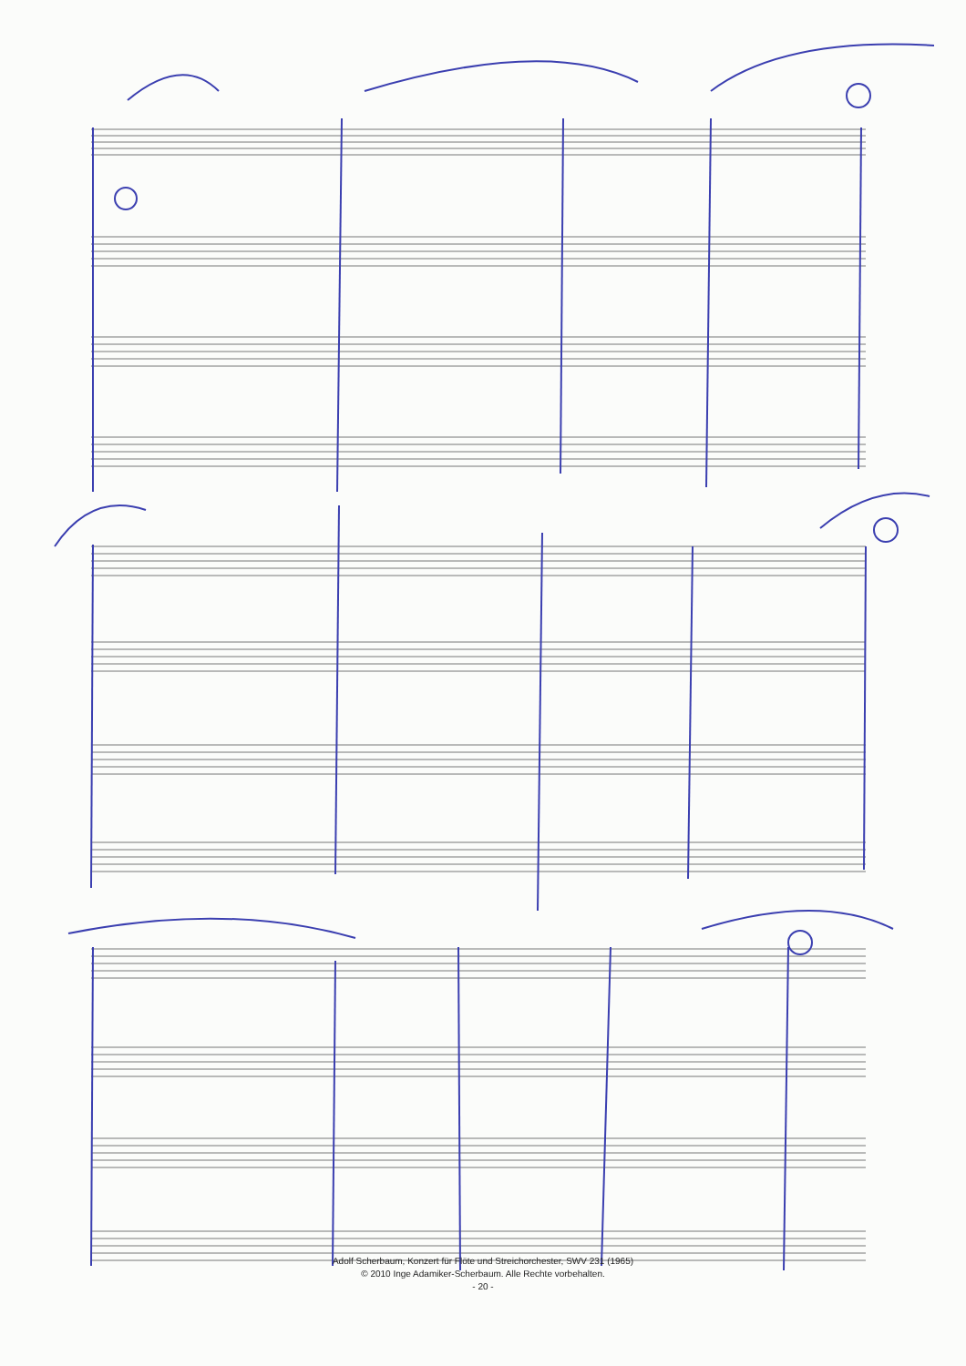Adolf Scherbaum, Konzert für Flöte und Streichorchester, SWV 231 (1965)
© 2010 Inge Adamiker-Scherbaum. Alle Rechte vorbehalten.
- 20 -